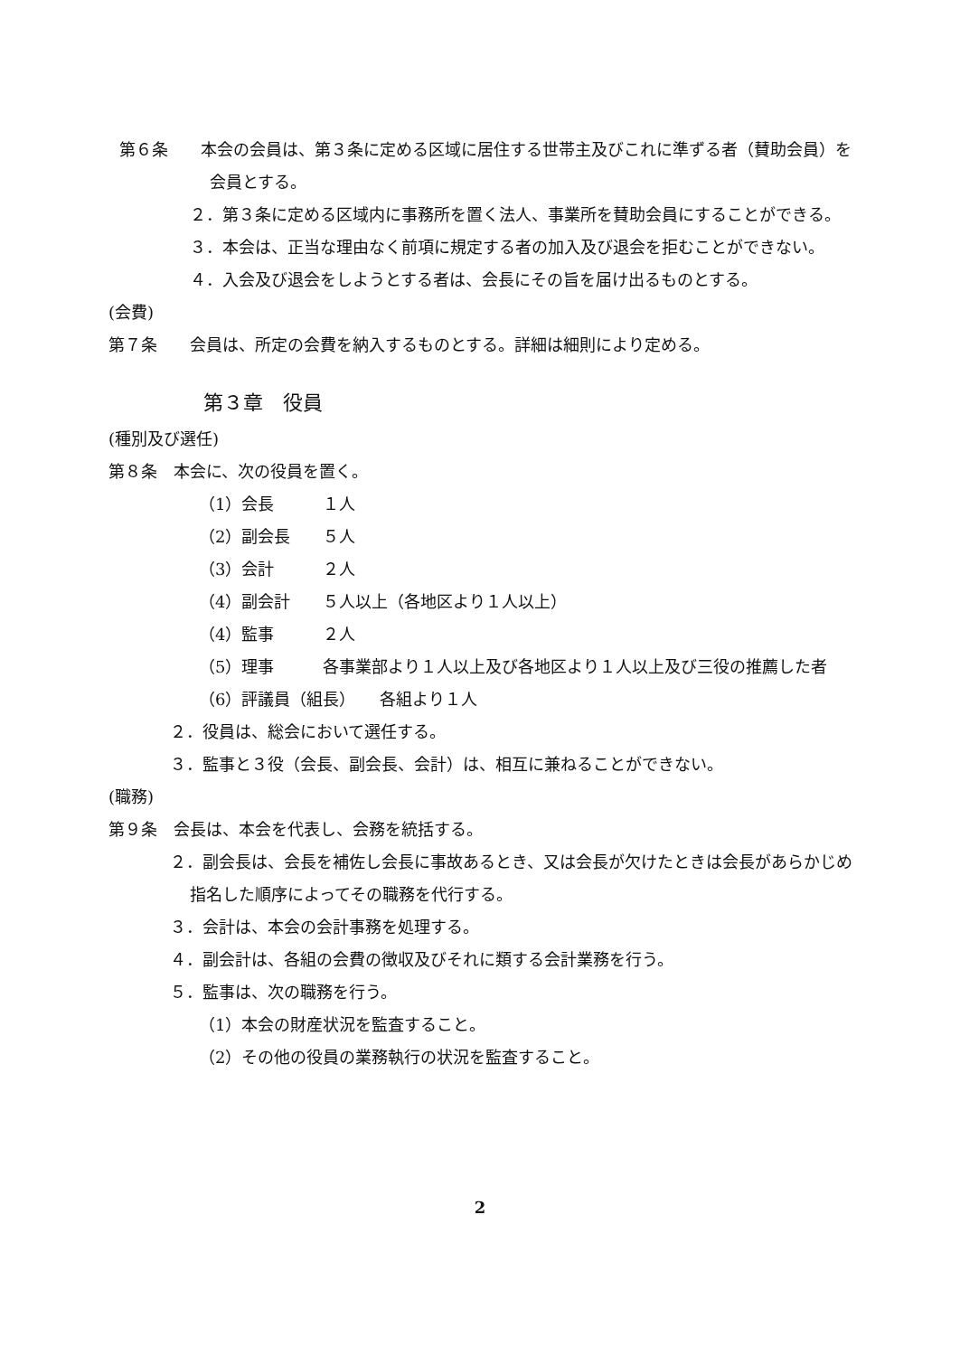第６条　　本会の会員は、第３条に定める区域に居住する世帯主及びこれに準ずる者（賛助会員）を会員とする。
２．第３条に定める区域内に事務所を置く法人、事業所を賛助会員にすることができる。
３．本会は、正当な理由なく前項に規定する者の加入及び退会を拒むことができない。
４．入会及び退会をしようとする者は、会長にその旨を届け出るものとする。
(会費)
第７条　　会員は、所定の会費を納入するものとする。詳細は細則により定める。
第３章　役員
(種別及び選任)
第８条　本会に、次の役員を置く。
（1）会長　　　１人
（2）副会長　　５人
（3）会計　　　２人
（4）副会計　　５人以上（各地区より１人以上）
（4）監事　　　２人
（5）理事　　　各事業部より１人以上及び各地区より１人以上及び三役の推薦した者
（6）評議員（組長）　　各組より１人
２．役員は、総会において選任する。
３．監事と３役（会長、副会長、会計）は、相互に兼ねることができない。
(職務)
第９条　会長は、本会を代表し、会務を統括する。
２．副会長は、会長を補佐し会長に事故あるとき、又は会長が欠けたときは会長があらかじめ指名した順序によってその職務を代行する。
３．会計は、本会の会計事務を処理する。
４．副会計は、各組の会費の徴収及びそれに類する会計業務を行う。
５．監事は、次の職務を行う。
（1）本会の財産状況を監査すること。
（2）その他の役員の業務執行の状況を監査すること。
2